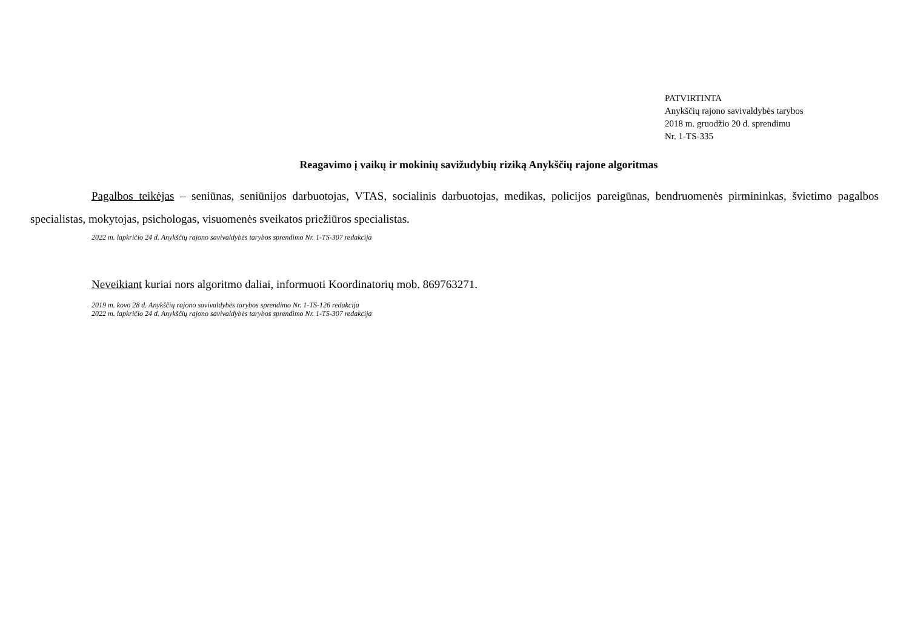PATVIRTINTA
Anykščių rajono savivaldybės tarybos
2018 m. gruodžio 20 d. sprendimu
Nr. 1-TS-335
Reagavimo į vaikų ir mokinių savižudybių riziką Anykščių rajone algoritmas
Pagalbos teikėjas – seniūnas, seniūnijos darbuotojas, VTAS, socialinis darbuotojas, medikas, policijos pareigūnas, bendruomenės pirmininkas, švietimo pagalbos specialistas, mokytojas, psichologas, visuomenės sveikatos priežiūros specialistas.
2022 m. lapkričio 24 d. Anykščių rajono savivaldybės tarybos sprendimo Nr. 1-TS-307 redakcija
Neveikiant kuriai nors algoritmo daliai, informuoti Koordinatorių mob. 869763271.
2019 m. kovo 28 d. Anykščių rajono savivaldybės tarybos sprendimo Nr. 1-TS-126 redakcija
2022 m. lapkričio 24 d. Anykščių rajono savivaldybės tarybos sprendimo Nr. 1-TS-307 redakcija